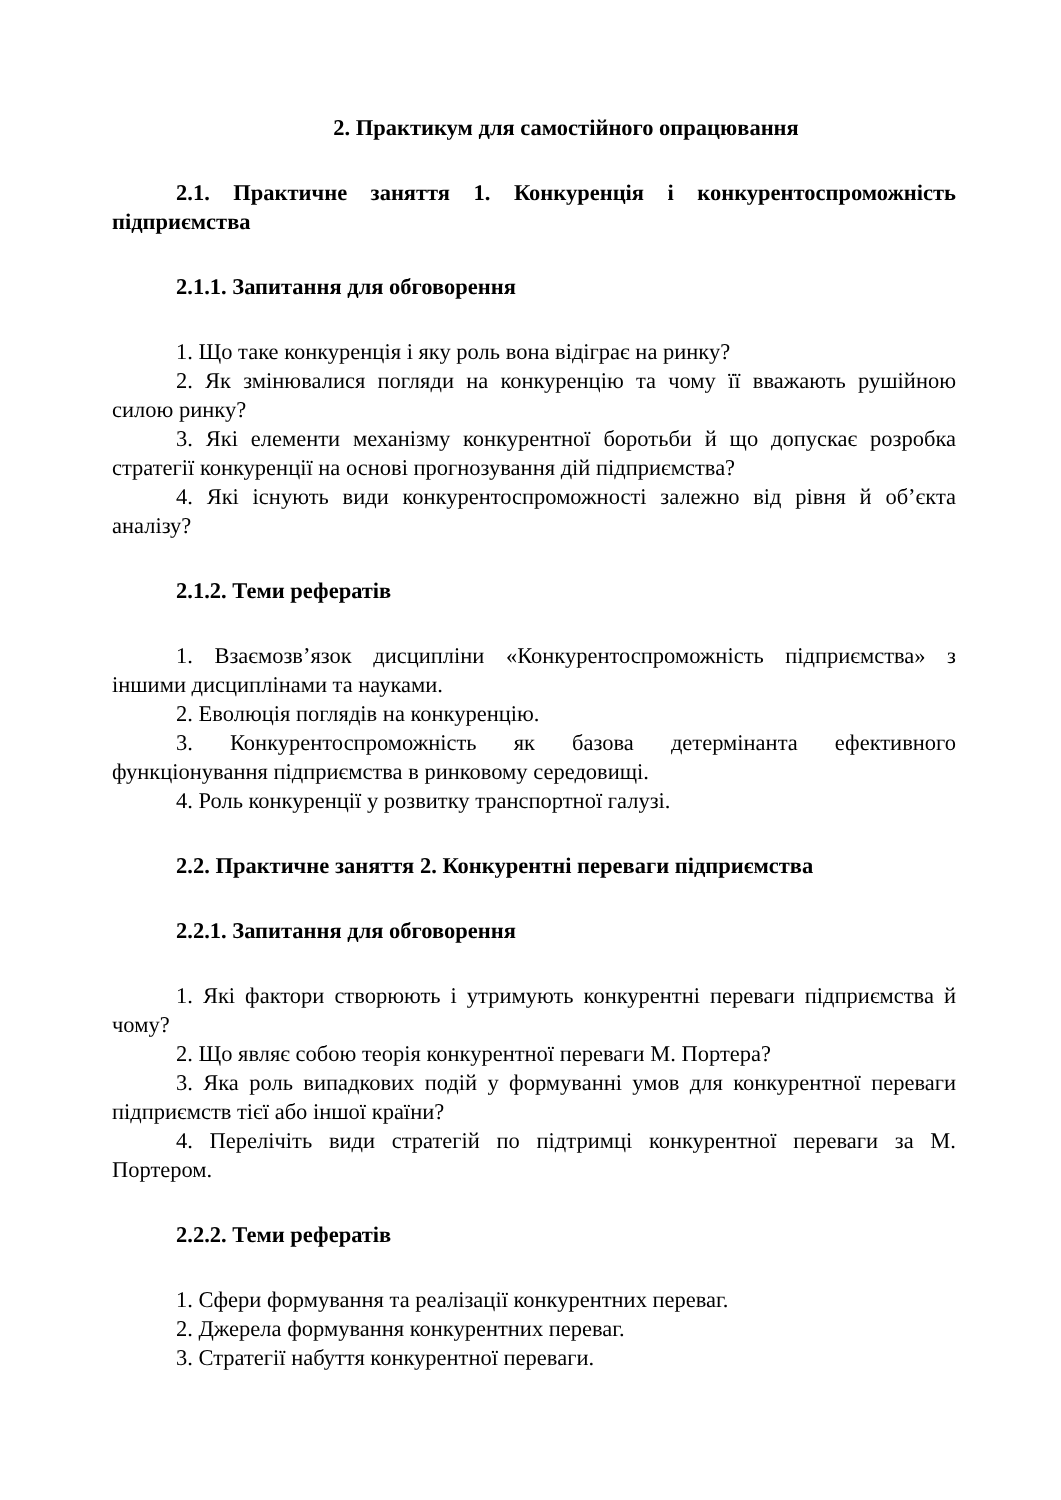2. Практикум для самостійного опрацювання
2.1. Практичне заняття 1. Конкуренція і конкурентоспроможність підприємства
2.1.1. Запитання для обговорення
1. Що таке конкуренція і яку роль вона відіграє на ринку?
2. Як змінювалися погляди на конкуренцію та чому її вважають рушійною силою ринку?
3. Які елементи механізму конкурентної боротьби й що допускає розробка стратегії конкуренції на основі прогнозування дій підприємства?
4. Які існують види конкурентоспроможності залежно від рівня й об’єкта аналізу?
2.1.2. Теми рефератів
1. Взаємозв’язок дисципліни «Конкурентоспроможність підприємства» з іншими дисциплінами та науками.
2. Еволюція поглядів на конкуренцію.
3. Конкурентоспроможність як базова детермінанта ефективного функціонування підприємства в ринковому середовищі.
4. Роль конкуренції у розвитку транспортної галузі.
2.2. Практичне заняття 2. Конкурентні переваги підприємства
2.2.1. Запитання для обговорення
1. Які фактори створюють і утримують конкурентні переваги підприємства й чому?
2. Що являє собою теорія конкурентної переваги М. Портера?
3. Яка роль випадкових подій у формуванні умов для конкурентної переваги підприємств тієї або іншої країни?
4. Перелічіть види стратегій по підтримці конкурентної переваги за М. Портером.
2.2.2. Теми рефератів
1. Сфери формування та реалізації конкурентних переваг.
2. Джерела формування конкурентних переваг.
3. Стратегії набуття конкурентної переваги.